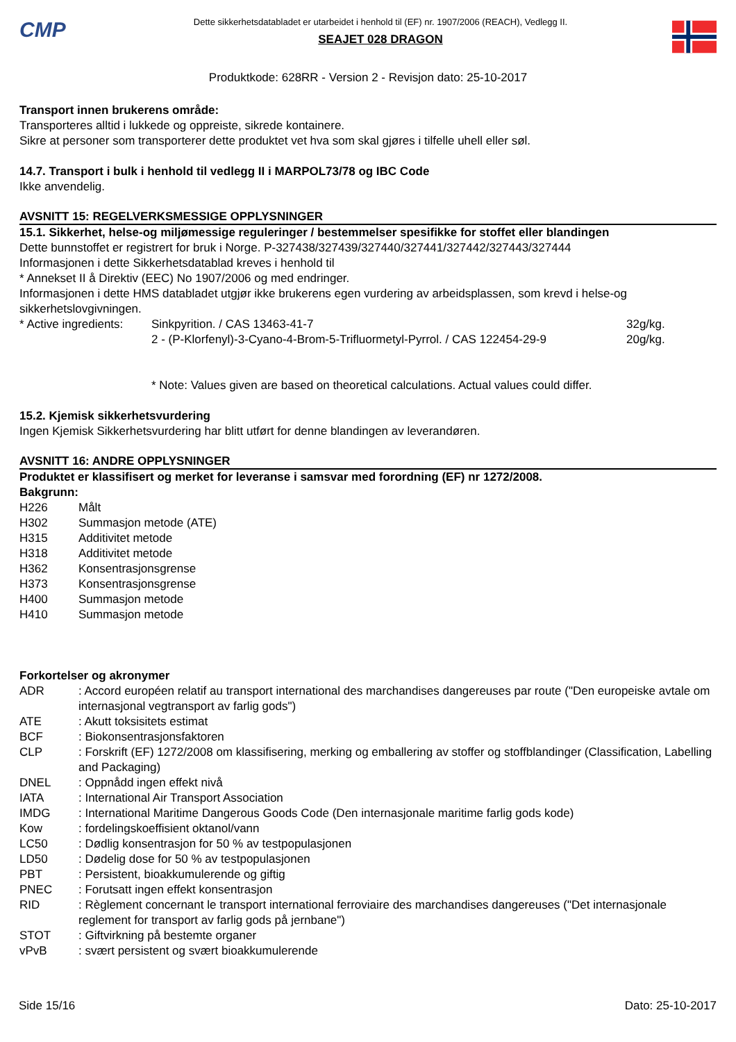CMP
Dette sikkerhetsdatabladet er utarbeidet i henhold til (EF) nr. 1907/2006 (REACH), Vedlegg II.
SEAJET 028 DRAGON
Produktkode: 628RR - Version 2 - Revisjon dato: 25-10-2017
Transport innen brukerens område:
Transporteres alltid i lukkede og oppreiste, sikrede kontainere.
Sikre at personer som transporterer dette produktet vet hva som skal gjøres i tilfelle uhell eller søl.
14.7. Transport i bulk i henhold til vedlegg II i MARPOL73/78 og IBC Code
Ikke anvendelig.
AVSNITT 15: REGELVERKSMESSIGE OPPLYSNINGER
15.1. Sikkerhet, helse-og miljømessige reguleringer / bestemmelser spesifikke for stoffet eller blandingen
Dette bunnstoffet er registrert for bruk i Norge. P-327438/327439/327440/327441/327442/327443/327444
Informasjonen i dette Sikkerhetsdatablad kreves i henhold til
* Annekset II å Direktiv (EEC) No 1907/2006 og med endringer.
Informasjonen i dette HMS databladet utgjør ikke brukerens egen vurdering av arbeidsplassen, som krevd i helse-og sikkerhetslovgivningen.
| * Active ingredients: | Sinkpyrition. / CAS 13463-41-7 | 32g/kg. |
| | 2 - (P-Klorfenyl)-3-Cyano-4-Brom-5-Trifluormetyl-Pyrrol. / CAS 122454-29-9 | 20g/kg. |
* Note: Values given are based on theoretical calculations. Actual values could differ.
15.2. Kjemisk sikkerhetsvurdering
Ingen Kjemisk Sikkerhetsvurdering har blitt utført for denne blandingen av leverandøren.
AVSNITT 16: ANDRE OPPLYSNINGER
Produktet er klassifisert og merket for leveranse i samsvar med forordning (EF) nr 1272/2008.
Bakgrunn:
| H226 | Målt |
| H302 | Summasjon metode (ATE) |
| H315 | Additivitet metode |
| H318 | Additivitet metode |
| H362 | Konsentrasjonsgrense |
| H373 | Konsentrasjonsgrense |
| H400 | Summasjon metode |
| H410 | Summasjon metode |
Forkortelser og akronymer
| ADR | : Accord européen relatif au transport international des marchandises dangereuses par route ("Den europeiske avtale om internasjonal vegtransport av farlig gods") |
| ATE | : Akutt toksisitets estimat |
| BCF | : Biokonsentrasjonsfaktoren |
| CLP | : Forskrift (EF) 1272/2008 om klassifisering, merking og emballering av stoffer og stoffblandinger (Classification, Labelling and Packaging) |
| DNEL | : Oppnådd ingen effekt nivå |
| IATA | : International Air Transport Association |
| IMDG | : International Maritime Dangerous Goods Code (Den internasjonale maritime farlig gods kode) |
| Kow | : fordelingskoeffisient oktanol/vann |
| LC50 | : Dødlig konsentrasjon for 50 % av testpopulasjonen |
| LD50 | : Dødelig dose for 50 % av testpopulasjonen |
| PBT | : Persistent, bioakkumulerende og giftig |
| PNEC | : Forutsatt ingen effekt konsentrasjon |
| RID | : Règlement concernant le transport international ferroviaire des marchandises dangereuses ("Det internasjonale reglement for transport av farlig gods på jernbane") |
| STOT | : Giftvirkning på bestemte organer |
| vPvB | : svært persistent og svært bioakkumulerende |
Side 15/16 Dato: 25-10-2017